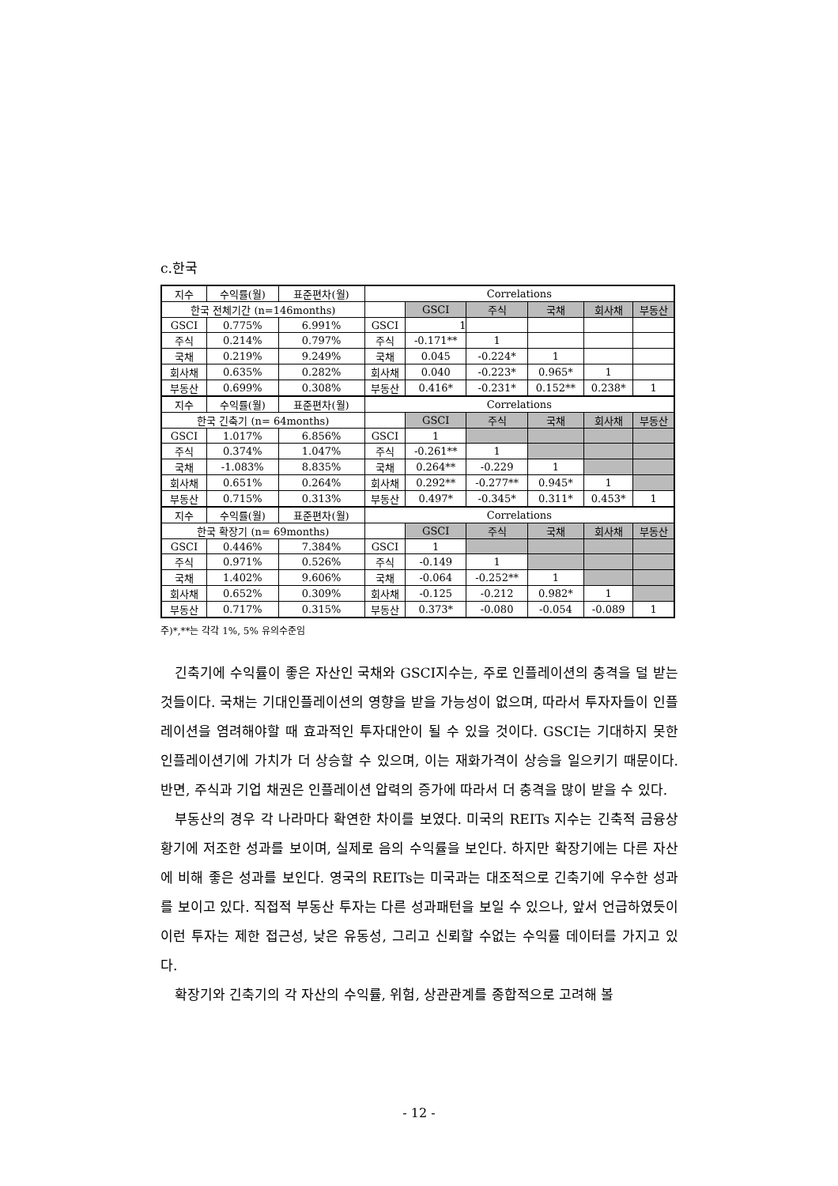c.한국
| 지수 | 수익률(월) | 표준편차(월) | Correlations | | | | | |
| 한국 전체기간 (n=146months) | | | | GSCI | 주식 | 국채 | 회사채 | 부동산 |
| GSCI | 0.775% | 6.991% | GSCI | 1 | | | | |
| 주식 | 0.214% | 0.797% | 주식 | -0.171** | 1 | | | |
| 국채 | 0.219% | 9.249% | 국채 | 0.045 | -0.224* | 1 | | |
| 회사채 | 0.635% | 0.282% | 회사채 | 0.040 | -0.223* | 0.965* | 1 | |
| 부동산 | 0.699% | 0.308% | 부동산 | 0.416* | -0.231* | 0.152** | 0.238* | 1 |
| 지수 | 수익률(월) | 표준편차(월) | Correlations | | | | | |
| 한국 긴축기 (n= 64months) | | | | GSCI | 주식 | 국채 | 회사채 | 부동산 |
| GSCI | 1.017% | 6.856% | GSCI | 1 | | | | |
| 주식 | 0.374% | 1.047% | 주식 | -0.261** | 1 | | | |
| 국채 | -1.083% | 8.835% | 국채 | 0.264** | -0.229 | 1 | | |
| 회사채 | 0.651% | 0.264% | 회사채 | 0.292** | -0.277** | 0.945* | 1 | |
| 부동산 | 0.715% | 0.313% | 부동산 | 0.497* | -0.345* | 0.311* | 0.453* | 1 |
| 지수 | 수익률(월) | 표준편차(월) | Correlations | | | | | |
| 한국 확장기 (n= 69months) | | | | GSCI | 주식 | 국채 | 회사채 | 부동산 |
| GSCI | 0.446% | 7.384% | GSCI | 1 | | | | |
| 주식 | 0.971% | 0.526% | 주식 | -0.149 | 1 | | | |
| 국채 | 1.402% | 9.606% | 국채 | -0.064 | -0.252** | 1 | | |
| 회사채 | 0.652% | 0.309% | 회사채 | -0.125 | -0.212 | 0.982* | 1 | |
| 부동산 | 0.717% | 0.315% | 부동산 | 0.373* | -0.080 | -0.054 | -0.089 | 1 |
주)*,**는 각각 1%, 5% 유의수준임
긴축기에 수익률이 좋은 자산인 국채와 GSCI지수는, 주로 인플레이션의 충격을 덜 받는 것들이다. 국채는 기대인플레이션의 영향을 받을 가능성이 없으며, 따라서 투자자들이 인플레이션을 염려해야할 때 효과적인 투자대안이 될 수 있을 것이다. GSCI는 기대하지 못한 인플레이션기에 가치가 더 상승할 수 있으며, 이는 재화가격이 상승을 일으키기 때문이다. 반면, 주식과 기업 채권은 인플레이션 압력의 증가에 따라서 더 충격을 많이 받을 수 있다.
부동산의 경우 각 나라마다 확연한 차이를 보였다. 미국의 REITs 지수는 긴축적 금융상황기에 저조한 성과를 보이며, 실제로 음의 수익률을 보인다. 하지만 확장기에는 다른 자산에 비해 좋은 성과를 보인다. 영국의 REITs는 미국과는 대조적으로 긴축기에 우수한 성과를 보이고 있다. 직접적 부동산 투자는 다른 성과패턴을 보일 수 있으나, 앞서 언급하였듯이 이런 투자는 제한 접근성, 낮은 유동성, 그리고 신뢰할 수없는 수익률 데이터를 가지고 있다.
확장기와 긴축기의 각 자산의 수익률, 위험, 상관관계를 종합적으로 고려해 볼
- 12 -